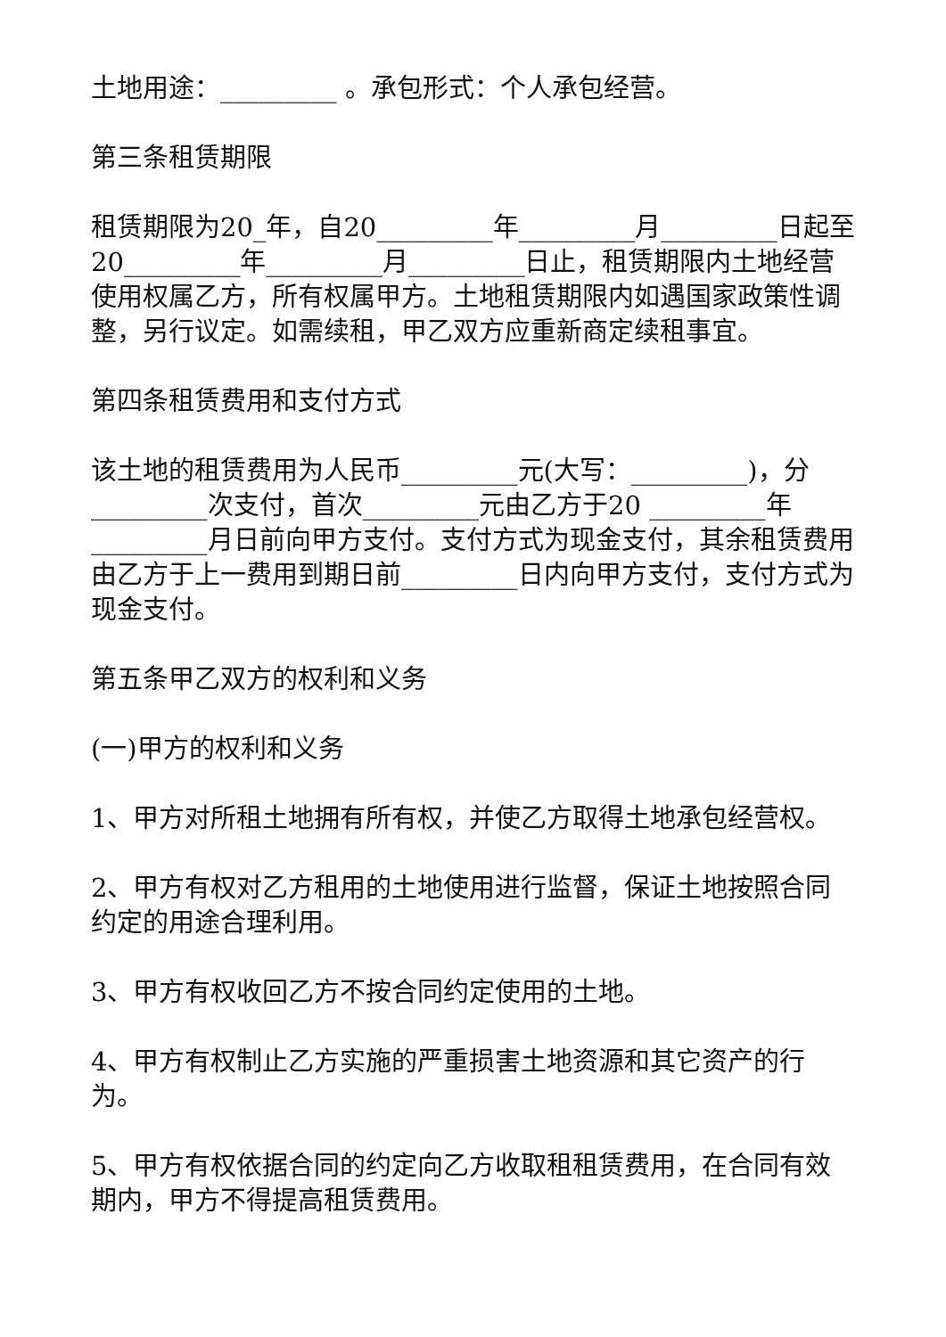土地用途：_________ 。承包形式：个人承包经营。
第三条租赁期限
租赁期限为20_年，自20_________年_________月_________日起至20_________年_________月_________日止，租赁期限内土地经营使用权属乙方，所有权属甲方。土地租赁期限内如遇国家政策性调整，另行议定。如需续租，甲乙双方应重新商定续租事宜。
第四条租赁费用和支付方式
该土地的租赁费用为人民币_________元(大写：_________)，分_________次支付，首次_________元由乙方于20 _________年_________月日前向甲方支付。支付方式为现金支付，其余租赁费用由乙方于上一费用到期日前_________日内向甲方支付，支付方式为现金支付。
第五条甲乙双方的权利和义务
(一)甲方的权利和义务
1、甲方对所租土地拥有所有权，并使乙方取得土地承包经营权。
2、甲方有权对乙方租用的土地使用进行监督，保证土地按照合同约定的用途合理利用。
3、甲方有权收回乙方不按合同约定使用的土地。
4、甲方有权制止乙方实施的严重损害土地资源和其它资产的行为。
5、甲方有权依据合同的约定向乙方收取租租赁费用，在合同有效期内，甲方不得提高租赁费用。